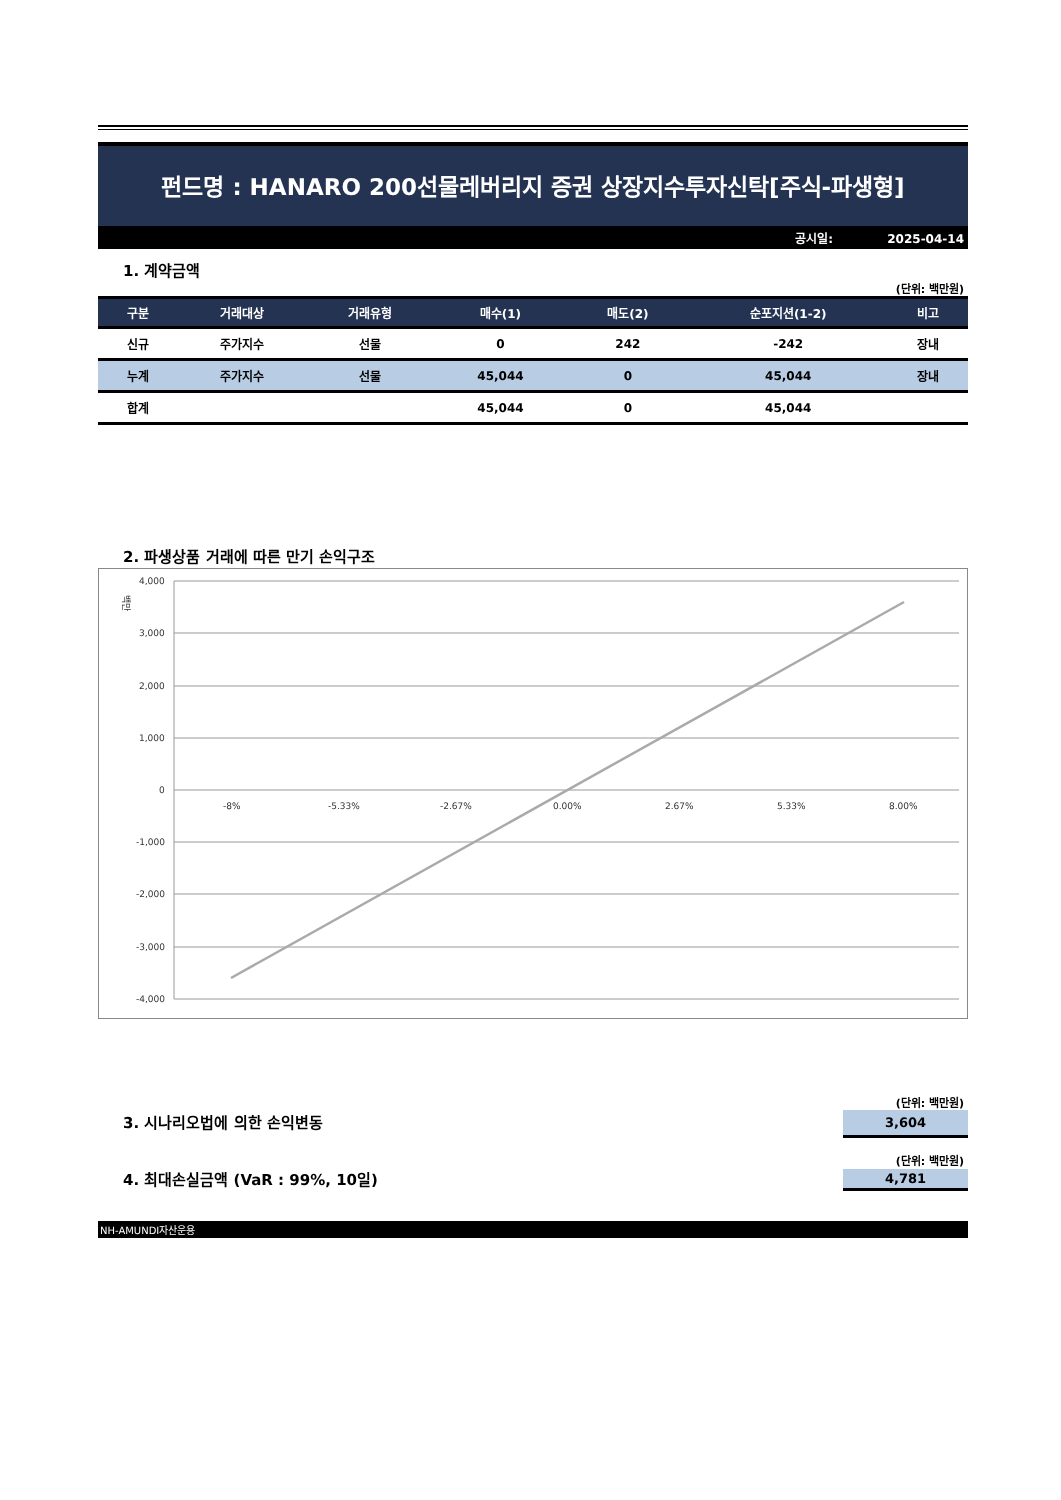펀드명 : HANARO 200선물레버리지 증권 상장지수투자신탁[주식-파생형]
공시일: 2025-04-14
1. 계약금액
(단위: 백만원)
| 구분 | 거래대상 | 거래유형 | 매수(1) | 매도(2) | 순포지션(1-2) | 비고 |
| --- | --- | --- | --- | --- | --- | --- |
| 신규 | 주가지수 | 선물 | 0 | 242 | -242 | 장내 |
| 누계 | 주가지수 | 선물 | 45,044 | 0 | 45,044 | 장내 |
| 합계 | | | 45,044 | 0 | 45,044 | |
2. 파생상품 거래에 따른 만기 손익구조
백만
4,000
3,000
2,000
1,000
0
-1,000
-2,000
-3,000
-4,000
-8%
-5.33%
-2.67%
0.00%
2.67%
5.33%
8.00%
(단위: 백만원)
3. 시나리오법에 의한 손익변동
3,604
(단위: 백만원)
4. 최대손실금액 (VaR : 99%, 10일)
4,781
NH-AMUNDI자산운용